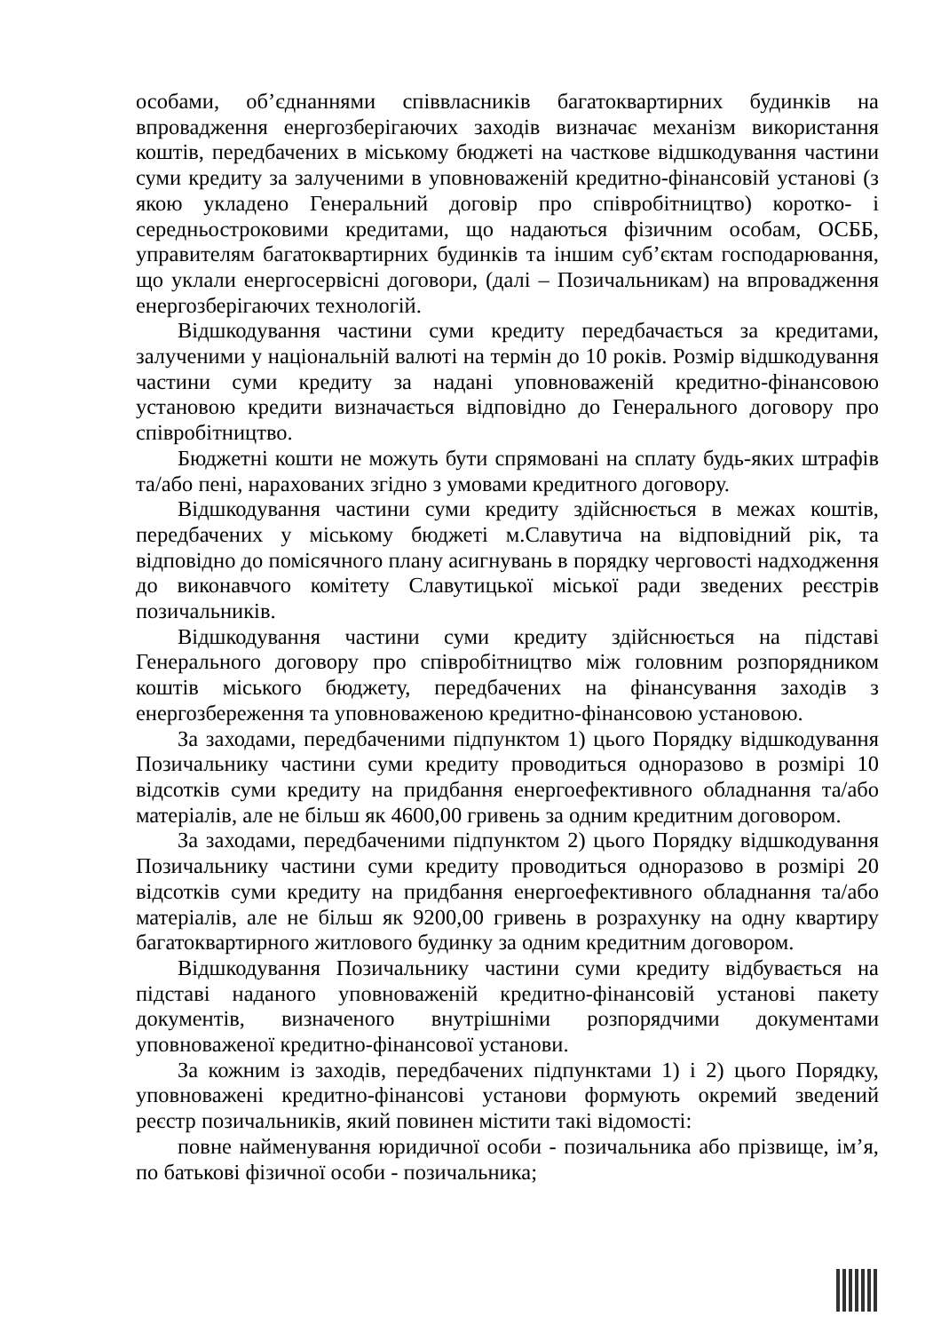особами, об’єднаннями співвласників багатоквартирних будинків на впровадження енергозберігаючих заходів визначає механізм використання коштів, передбачених в міському бюджеті на часткове відшкодування частини суми кредиту за залученими в уповноваженій кредитно-фінансовій установі (з якою укладено Генеральний договір про співробітництво) коротко- і середньостроковими кредитами, що надаються фізичним особам, ОСББ, управителям багатоквартирних будинків та іншим суб’єктам господарювання, що уклали енергосервісні договори, (далі – Позичальникам) на впровадження енергозберігаючих технологій.
Відшкодування частини суми кредиту передбачається за кредитами, залученими у національній валюті на термін до 10 років. Розмір відшкодування частини суми кредиту за надані уповноваженій кредитно-фінансовою установою кредити визначається відповідно до Генерального договору про співробітництво.
Бюджетні кошти не можуть бути спрямовані на сплату будь-яких штрафів та/або пені, нарахованих згідно з умовами кредитного договору.
Відшкодування частини суми кредиту здійснюється в межах коштів, передбачених у міському бюджеті м.Славутича на відповідний рік, та відповідно до помісячного плану асигнувань в порядку черговості надходження до виконавчого комітету Славутицької міської ради зведених реєстрів позичальників.
Відшкодування частини суми кредиту здійснюється на підставі Генерального договору про співробітництво між головним розпорядником коштів міського бюджету, передбачених на фінансування заходів з енергозбереження та уповноваженою кредитно-фінансовою установою.
За заходами, передбаченими підпунктом 1) цього Порядку відшкодування Позичальнику частини суми кредиту проводиться одноразово в розмірі 10 відсотків суми кредиту на придбання енергоефективного обладнання та/або матеріалів, але не більш як 4600,00 гривень за одним кредитним договором.
За заходами, передбаченими підпунктом 2) цього Порядку відшкодування Позичальнику частини суми кредиту проводиться одноразово в розмірі 20 відсотків суми кредиту на придбання енергоефективного обладнання та/або матеріалів, але не більш як 9200,00 гривень в розрахунку на одну квартиру багатоквартирного житлового будинку за одним кредитним договором.
Відшкодування Позичальнику частини суми кредиту відбувається на підставі наданого уповноваженій кредитно-фінансовій установі пакету документів, визначеного внутрішніми розпорядчими документами уповноваженої кредитно-фінансової установи.
За кожним із заходів, передбачених підпунктами 1) і 2) цього Порядку, уповноважені кредитно-фінансові установи формують окремий зведений реєстр позичальників, який повинен містити такі відомості:
повне найменування юридичної особи - позичальника або прізвище, ім’я, по батькові фізичної особи - позичальника;